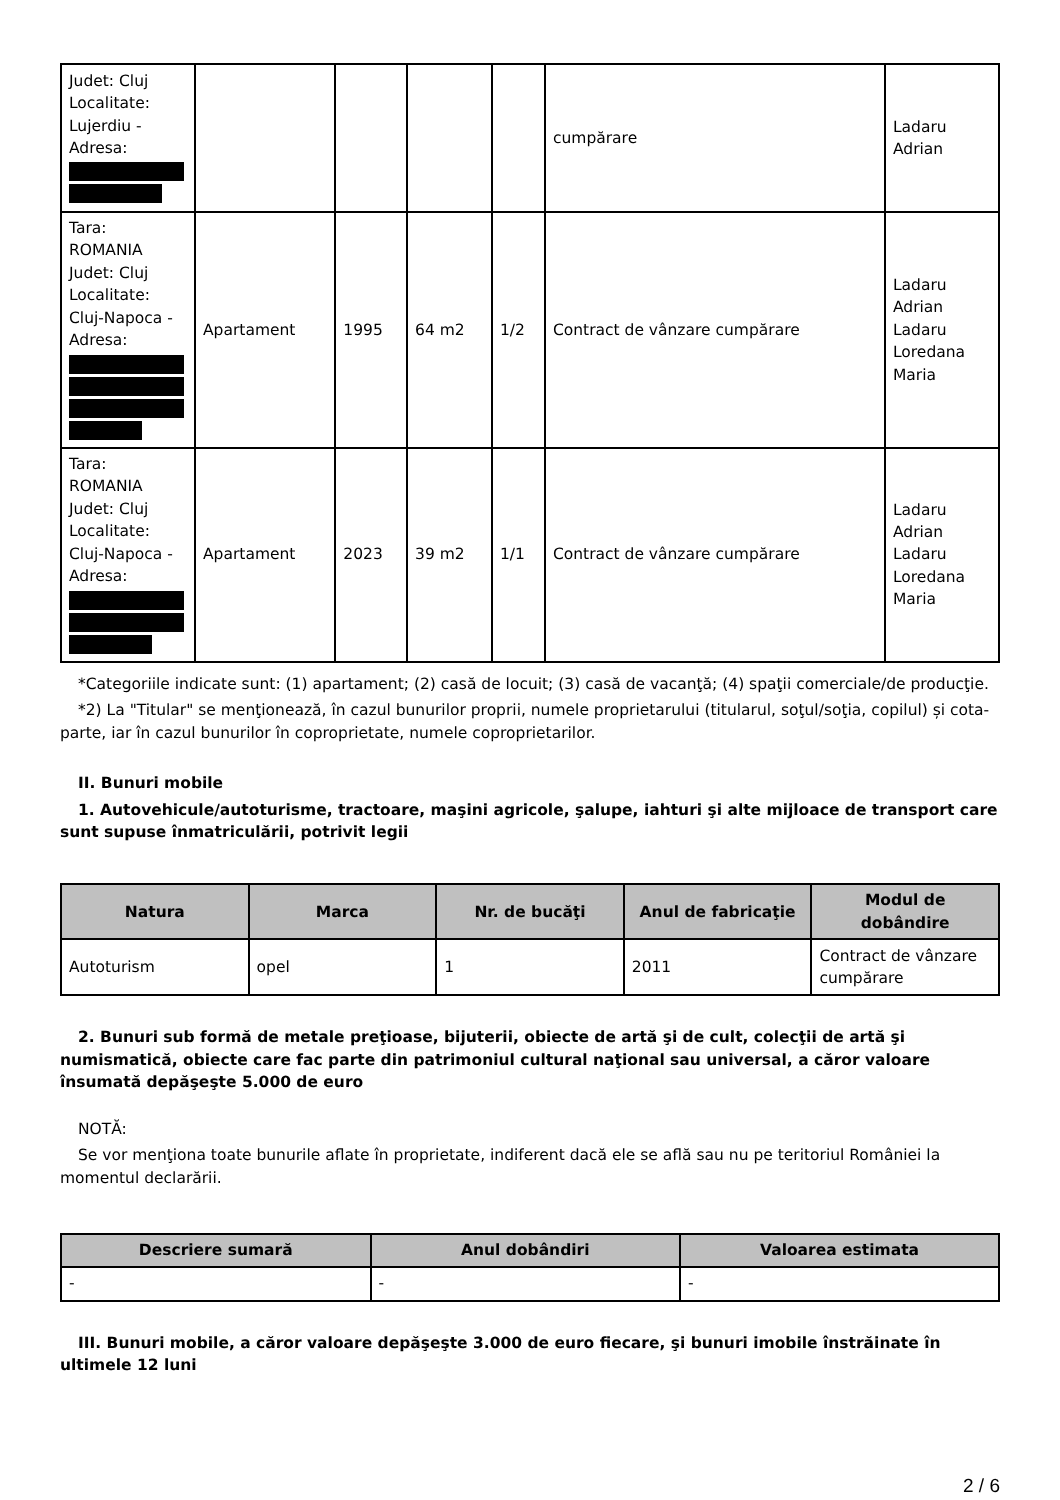| Judet: Cluj Localitate: Lujerdiu - Adresa: | | | | | cumpărare | Ladaru Adrian |
| Tara: ROMANIA Judet: Cluj Localitate: Cluj-Napoca - Adresa: | Apartament | 1995 | 64 m2 | 1/2 | Contract de vânzare cumpărare | Ladaru Adrian Ladaru Loredana Maria |
| Tara: ROMANIA Judet: Cluj Localitate: Cluj-Napoca - Adresa: | Apartament | 2023 | 39 m2 | 1/1 | Contract de vânzare cumpărare | Ladaru Adrian Ladaru Loredana Maria |
*Categoriile indicate sunt: (1) apartament; (2) casă de locuit; (3) casă de vacanţă; (4) spaţii comerciale/de producţie.
*2) La "Titular" se menţionează, în cazul bunurilor proprii, numele proprietarului (titularul, soţul/soţia, copilul) și cota-parte, iar în cazul bunurilor în coproprietate, numele coproprietarilor.
II. Bunuri mobile
1. Autovehicule/autoturisme, tractoare, maşini agricole, şalupe, iahturi şi alte mijloace de transport care sunt supuse înmatriculării, potrivit legii
| Natura | Marca | Nr. de bucăţi | Anul de fabricaţie | Modul de dobândire |
| --- | --- | --- | --- | --- |
| Autoturism | opel | 1 | 2011 | Contract de vânzare cumpărare |
2. Bunuri sub formă de metale preţioase, bijuterii, obiecte de artă şi de cult, colecţii de artă şi numismatică, obiecte care fac parte din patrimoniul cultural naţional sau universal, a căror valoare însumată depăşeşte 5.000 de euro
NOTĂ:
Se vor menţiona toate bunurile aflate în proprietate, indiferent dacă ele se află sau nu pe teritoriul României la momentul declarării.
| Descriere sumară | Anul dobândiri | Valoarea estimata |
| --- | --- | --- |
| - | - | - |
III. Bunuri mobile, a căror valoare depăşeşte 3.000 de euro fiecare, şi bunuri imobile înstrăinate în ultimele 12 luni
2 / 6